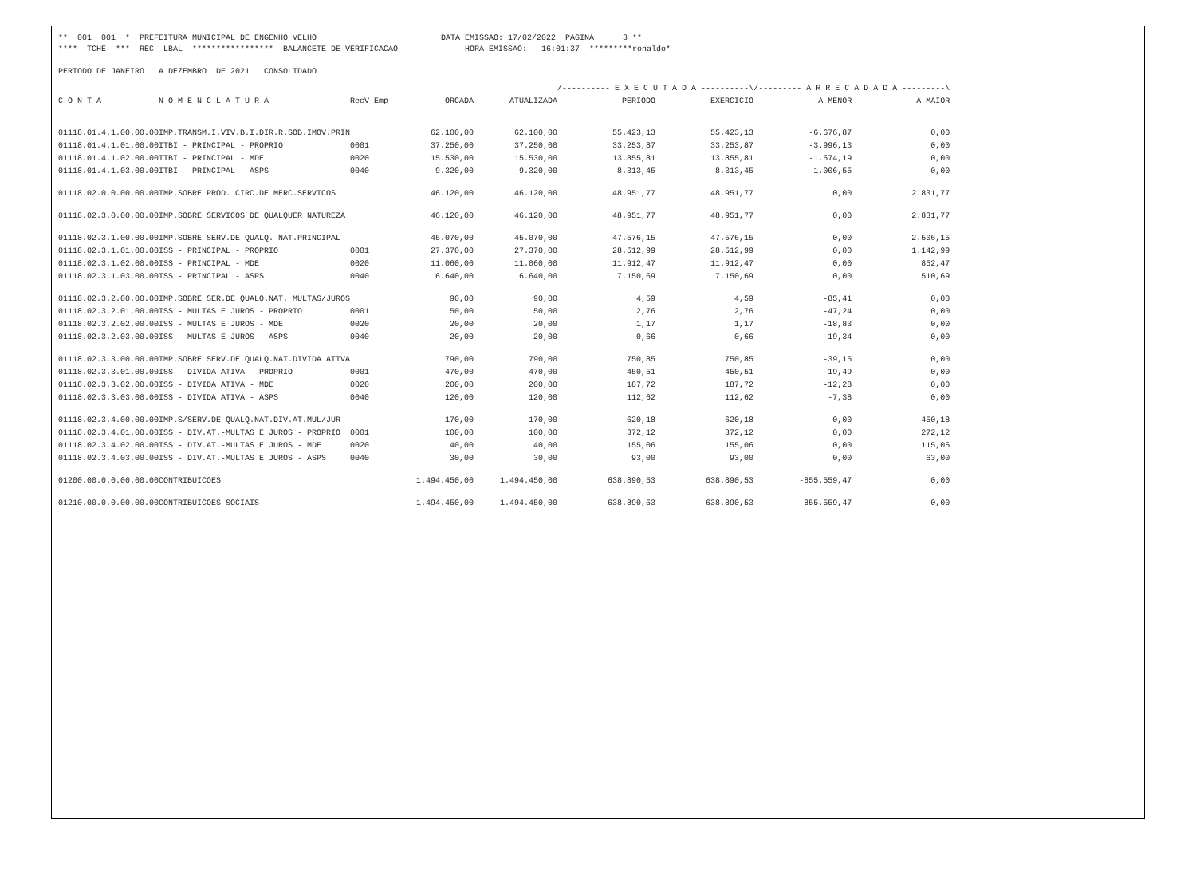** 001 001 * PREFEITURA MUNICIPAL DE ENGENHO VELHO DATA EMISSAO: 17/02/2022 PAGINA 3 ** **** TCHE *** REC LBAL ***************** BALANCETE DE VERIFICACAO HORA EMISSAO: 16:01:37 *********ronaldo* PERIODO DE JANEIRO A DEZEMBRO DE 2021 CONSOLIDADO
| | | | | | /---------- E X E C U T A D A ----------\ | | /--------- A R R E C A D A D A ---------\ | |
| --- | --- | --- | --- | --- | --- | --- | --- | --- |
| C O N T A | N O M E N C L A T U R A | RecV Emp | ORCADA | ATUALIZADA | PERIODO | EXERCICIO | A MENOR | A MAIOR |
| 01118.01.4.1.00.00.00 | IMP.TRANSM.I.VIV.B.I.DIR.R.SOB.IMOV.PRIN | | 62.100,00 | 62.100,00 | 55.423,13 | 55.423,13 | -6.676,87 | 0,00 |
| 01118.01.4.1.01.00.00 | ITBI - PRINCIPAL - PROPRIO | 0001 | 37.250,00 | 37.250,00 | 33.253,87 | 33.253,87 | -3.996,13 | 0,00 |
| 01118.01.4.1.02.00.00 | ITBI - PRINCIPAL - MDE | 0020 | 15.530,00 | 15.530,00 | 13.855,81 | 13.855,81 | -1.674,19 | 0,00 |
| 01118.01.4.1.03.00.00 | ITBI - PRINCIPAL - ASPS | 0040 | 9.320,00 | 9.320,00 | 8.313,45 | 8.313,45 | -1.006,55 | 0,00 |
| 01118.02.0.0.00.00.00 | IMP.SOBRE PROD. CIRC.DE MERC.SERVICOS | | 46.120,00 | 46.120,00 | 48.951,77 | 48.951,77 | 0,00 | 2.831,77 |
| 01118.02.3.0.00.00.00 | IMP.SOBRE SERVICOS DE QUALQUER NATUREZA | | 46.120,00 | 46.120,00 | 48.951,77 | 48.951,77 | 0,00 | 2.831,77 |
| 01118.02.3.1.00.00.00 | IMP.SOBRE SERV.DE QUALQ. NAT.PRINCIPAL | | 45.070,00 | 45.070,00 | 47.576,15 | 47.576,15 | 0,00 | 2.506,15 |
| 01118.02.3.1.01.00.00 | ISS - PRINCIPAL - PROPRIO | 0001 | 27.370,00 | 27.370,00 | 28.512,99 | 28.512,99 | 0,00 | 1.142,99 |
| 01118.02.3.1.02.00.00 | ISS - PRINCIPAL - MDE | 0020 | 11.060,00 | 11.060,00 | 11.912,47 | 11.912,47 | 0,00 | 852,47 |
| 01118.02.3.1.03.00.00 | ISS - PRINCIPAL - ASPS | 0040 | 6.640,00 | 6.640,00 | 7.150,69 | 7.150,69 | 0,00 | 510,69 |
| 01118.02.3.2.00.00.00 | IMP.SOBRE SER.DE QUALQ.NAT. MULTAS/JUROS | | 90,00 | 90,00 | 4,59 | 4,59 | -85,41 | 0,00 |
| 01118.02.3.2.01.00.00 | ISS - MULTAS E JUROS - PROPRIO | 0001 | 50,00 | 50,00 | 2,76 | 2,76 | -47,24 | 0,00 |
| 01118.02.3.2.02.00.00 | ISS - MULTAS E JUROS - MDE | 0020 | 20,00 | 20,00 | 1,17 | 1,17 | -18,83 | 0,00 |
| 01118.02.3.2.03.00.00 | ISS - MULTAS E JUROS - ASPS | 0040 | 20,00 | 20,00 | 0,66 | 0,66 | -19,34 | 0,00 |
| 01118.02.3.3.00.00.00 | IMP.SOBRE SERV.DE QUALQ.NAT.DIVIDA ATIVA | | 790,00 | 790,00 | 750,85 | 750,85 | -39,15 | 0,00 |
| 01118.02.3.3.01.00.00 | ISS - DIVIDA ATIVA - PROPRIO | 0001 | 470,00 | 470,00 | 450,51 | 450,51 | -19,49 | 0,00 |
| 01118.02.3.3.02.00.00 | ISS - DIVIDA ATIVA - MDE | 0020 | 200,00 | 200,00 | 187,72 | 187,72 | -12,28 | 0,00 |
| 01118.02.3.3.03.00.00 | ISS - DIVIDA ATIVA - ASPS | 0040 | 120,00 | 120,00 | 112,62 | 112,62 | -7,38 | 0,00 |
| 01118.02.3.4.00.00.00 | IMP.S/SERV.DE QUALQ.NAT.DIV.AT.MUL/JUR | | 170,00 | 170,00 | 620,18 | 620,18 | 0,00 | 450,18 |
| 01118.02.3.4.01.00.00 | ISS - DIV.AT.-MULTAS E JUROS - PROPRIO | 0001 | 100,00 | 100,00 | 372,12 | 372,12 | 0,00 | 272,12 |
| 01118.02.3.4.02.00.00 | ISS - DIV.AT.-MULTAS E JUROS - MDE | 0020 | 40,00 | 40,00 | 155,06 | 155,06 | 0,00 | 115,06 |
| 01118.02.3.4.03.00.00 | ISS - DIV.AT.-MULTAS E JUROS - ASPS | 0040 | 30,00 | 30,00 | 93,00 | 93,00 | 0,00 | 63,00 |
| 01200.00.0.0.00.00.00 | CONTRIBUICOES | | 1.494.450,00 | 1.494.450,00 | 638.890,53 | 638.890,53 | -855.559,47 | 0,00 |
| 01210.00.0.0.00.00.00 | CONTRIBUICOES SOCIAIS | | 1.494.450,00 | 1.494.450,00 | 638.890,53 | 638.890,53 | -855.559,47 | 0,00 |